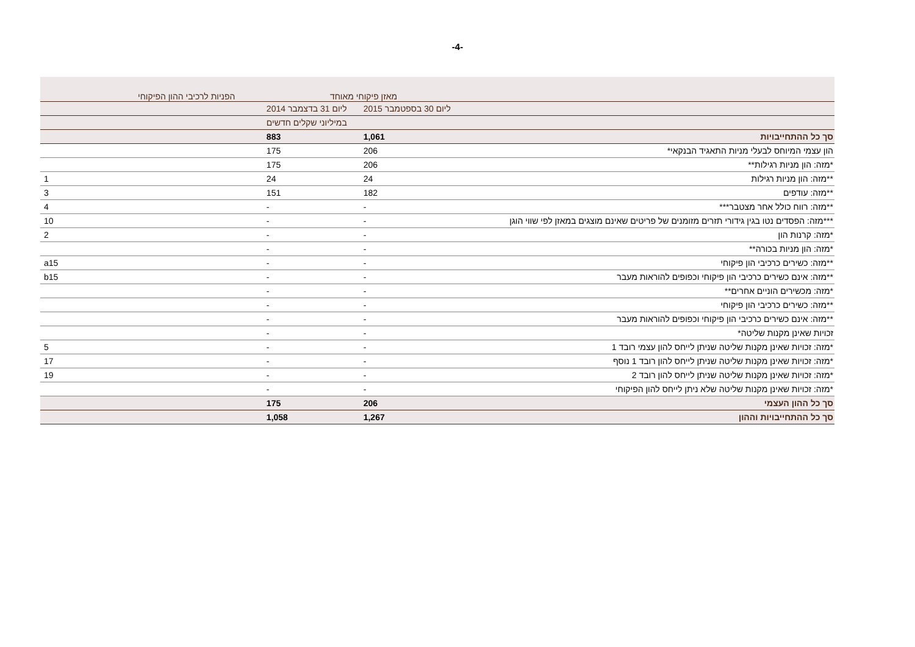-4-
| | מאזן פיקוחי מאוחד | | הפניות לרכיבי ההון הפיקוחי |
| --- | --- | --- | --- |
| | ליום 30 בספטמבר 2015 | ליום 31 בדצמבר 2014 | |
| | | במיליוני שקלים חדשים | |
| סך כל ההתחייבויות | 1,061 | 883 | |
| הון עצמי המיוחס לבעלי מניות התאגיד הבנקאי* | 206 | 175 | |
| *מזה: הון מניות רגילות** | 206 | 175 | |
| **מזה: הון מניות רגילות | 24 | 24 | 1 |
| **מזה: עודפים | 182 | 151 | 3 |
| **מזה: רווח כולל אחר מצטבר*** | - | - | 4 |
| ***מזה: הפסדים נטו בגין גידורי תזרים מזומנים של פריטים שאינם מוצגים במאזן לפי שווי הוגן | - | - | 10 |
| *מזה: קרנות הון | - | - | 2 |
| *מזה: הון מניות בכורה** | - | - | |
| **מזה: כשירים כרכיבי הון פיקוחי | - | - | a15 |
| **מזה: אינם כשירים כרכיבי הון פיקוחי וכפופים להוראות מעבר | - | - | b15 |
| *מזה: מכשירים הוניים אחרים** | - | - | |
| **מזה: כשירים כרכיבי הון פיקוחי | - | - | |
| **מזה: אינם כשירים כרכיבי הון פיקוחי וכפופים להוראות מעבר | - | - | |
| זכויות שאינן מקנות שליטה* | - | - | |
| *מזה: זכויות שאינן מקנות שליטה שניתן לייחס להון עצמי רובד 1 | - | - | 5 |
| *מזה: זכויות שאינן מקנות שליטה שניתן לייחס להון רובד 1 נוסף | - | - | 17 |
| *מזה: זכויות שאינן מקנות שליטה שניתן לייחס להון רובד 2 | - | - | 19 |
| *מזה: זכויות שאינן מקנות שליטה שלא ניתן לייחס להון הפיקוחי | - | - | |
| סך כל ההון העצמי | 206 | 175 | |
| סך כל ההתחייבויות וההון | 1,267 | 1,058 | |